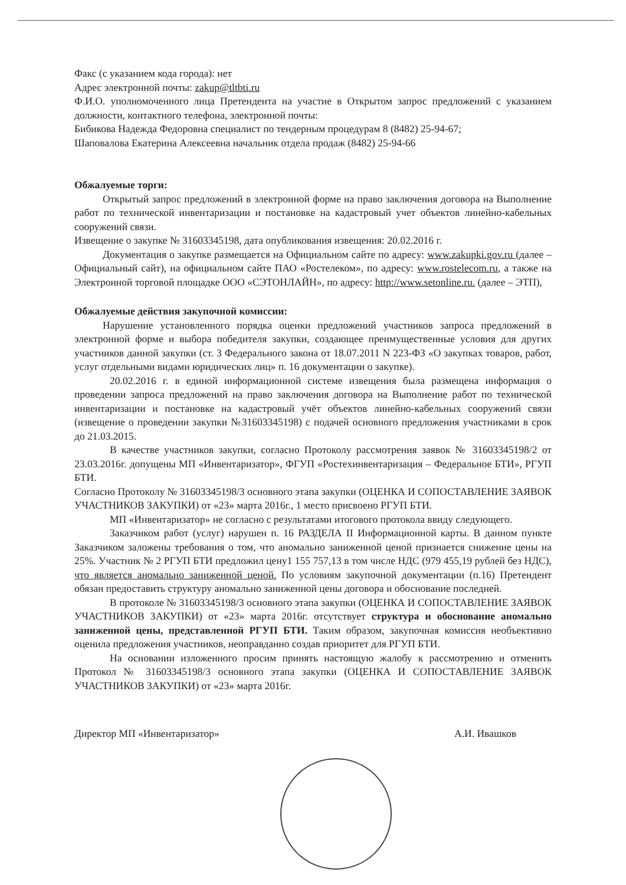Факс (с указанием кода города): нет
Адрес электронной почты: zakup@tltbti.ru
Ф.И.О. уполномоченного лица Претендента на участие в Открытом запрос предложений с указанием должности, контактного телефона, электронной почты:
Бибикова Надежда Федоровна специалист по тендерным процедурам 8 (8482) 25-94-67;
Шаповалова Екатерина Алексеевна начальник отдела продаж (8482) 25-94-66
Обжалуемые торги:
Открытый запрос предложений в электронной форме на право заключения договора на Выполнение работ по технической инвентаризации и постановке на кадастровый учет объектов линейно-кабельных сооружений связи.
Извещение о закупке № 31603345198, дата опубликования извещения: 20.02.2016 г.
Документация о закупке размещается на Официальном сайте по адресу: www.zakupki.gov.ru (далее – Официальный сайт), на официальном сайте ПАО «Ростелеком», по адресу: www.rostelecom.ru, а также на Электронной торговой площадке ООО «СЭТОНЛАЙН», по адресу: http://www.setonline.ru. (далее – ЭТП),
Обжалуемые действия закупочной комиссии:
Нарушение установленного порядка оценки предложений участников запроса предложений в электронной форме и выбора победителя закупки, создающее преимущественные условия для других участников данной закупки (ст. 3 Федерального закона от 18.07.2011 N 223-ФЗ «О закупках товаров, работ, услуг отдельными видами юридических лиц» п. 16 документации о закупке).
20.02.2016 г. в единой информационной системе извещения была размещена информация о проведении запроса предложений на право заключения договора на Выполнение работ по технической инвентаризации и постановке на кадастровый учёт объектов линейно-кабельных сооружений связи (извещение о проведении закупки №31603345198) с подачей основного предложения участниками в срок до 21.03.2015.
В качестве участников закупки, согласно Протоколу рассмотрения заявок № 31603345198/2 от 23.03.2016г. допущены МП «Инвентаризатор», ФГУП «Ростехинвентаризация – Федеральное БТИ», РГУП БТИ.
Согласно Протоколу № 31603345198/3 основного этапа закупки (ОЦЕНКА И СОПОСТАВЛЕНИЕ ЗАЯВОК УЧАСТНИКОВ ЗАКУПКИ) от «23» марта 2016г., 1 место присвоено РГУП БТИ.
МП «Инвентаризатор» не согласно с результатами итогового протокола ввиду следующего.
Заказчиком работ (услуг) нарушен п. 16 РАЗДЕЛА II Информационной карты. В данном пункте Заказчиком заложены требования о том, что аномально заниженной ценой признается снижение цены на 25%. Участник № 2 РГУП БТИ предложил цену1 155 757,13 в том числе НДС (979 455,19 рублей без НДС), что является аномально заниженной ценой. По условиям закупочной документации (п.16) Претендент обязан предоставить структуру аномально заниженной цены договора и обоснование последней.
В протоколе № 31603345198/3 основного этапа закупки (ОЦЕНКА И СОПОСТАВЛЕНИЕ ЗАЯВОК УЧАСТНИКОВ ЗАКУПКИ) от «23» марта 2016г. отсутствует структура и обоснование аномально заниженной цены, представленной РГУП БТИ. Таким образом, закупочная комиссия необъективно оценила предложения участников, неоправданно создав приоритет для РГУП БТИ.
На основании изложенного просим принять настоящую жалобу к рассмотрению и отменить Протокол № 31603345198/3 основного этапа закупки (ОЦЕНКА И СОПОСТАВЛЕНИЕ ЗАЯВОК УЧАСТНИКОВ ЗАКУПКИ) от «23» марта 2016г.
Директор МП «Инвентаризатор» А.И. Ивашков